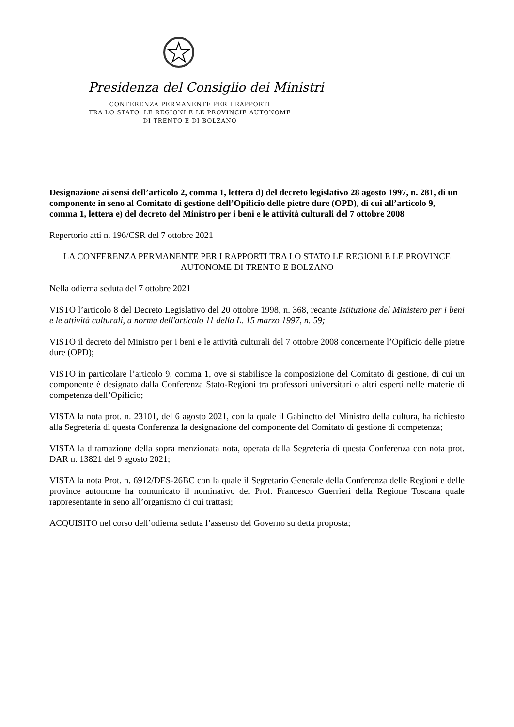Presidenza del Consiglio dei Ministri
CONFERENZA PERMANENTE PER I RAPPORTI
TRA LO STATO, LE REGIONI E LE PROVINCIE AUTONOME
DI TRENTO E DI BOLZANO
Designazione ai sensi dell’articolo 2, comma 1, lettera d) del decreto legislativo 28 agosto 1997, n. 281, di un componente in seno al Comitato di gestione dell’Opificio delle pietre dure (OPD), di cui all’articolo 9, comma 1, lettera e) del decreto del Ministro per i beni e le attività culturali del 7 ottobre 2008
Repertorio atti n. 196/CSR del 7 ottobre 2021
LA CONFERENZA PERMANENTE PER I RAPPORTI TRA LO STATO LE REGIONI E LE PROVINCE AUTONOME DI TRENTO E BOLZANO
Nella odierna seduta del 7 ottobre 2021
VISTO l’articolo 8 del Decreto Legislativo del 20 ottobre 1998, n. 368, recante Istituzione del Ministero per i beni e le attività culturali, a norma dell'articolo 11 della L. 15 marzo 1997, n. 59;
VISTO il decreto del Ministro per i beni e le attività culturali del 7 ottobre 2008 concernente l’Opificio delle pietre dure (OPD);
VISTO in particolare l’articolo 9, comma 1, ove si stabilisce la composizione del Comitato di gestione, di cui un componente è designato dalla Conferenza Stato-Regioni tra professori universitari o altri esperti nelle materie di competenza dell’Opificio;
VISTA la nota prot. n. 23101, del 6 agosto 2021, con la quale il Gabinetto del Ministro della cultura, ha richiesto alla Segreteria di questa Conferenza la designazione del componente del Comitato di gestione di competenza;
VISTA la diramazione della sopra menzionata nota, operata dalla Segreteria di questa Conferenza con nota prot. DAR n. 13821 del 9 agosto 2021;
VISTA la nota Prot. n. 6912/DES-26BC con la quale il Segretario Generale della Conferenza delle Regioni e delle province autonome ha comunicato il nominativo del Prof. Francesco Guerrieri della Regione Toscana quale rappresentante in seno all’organismo di cui trattasi;
ACQUISITO nel corso dell’odierna seduta l’assenso del Governo su detta proposta;